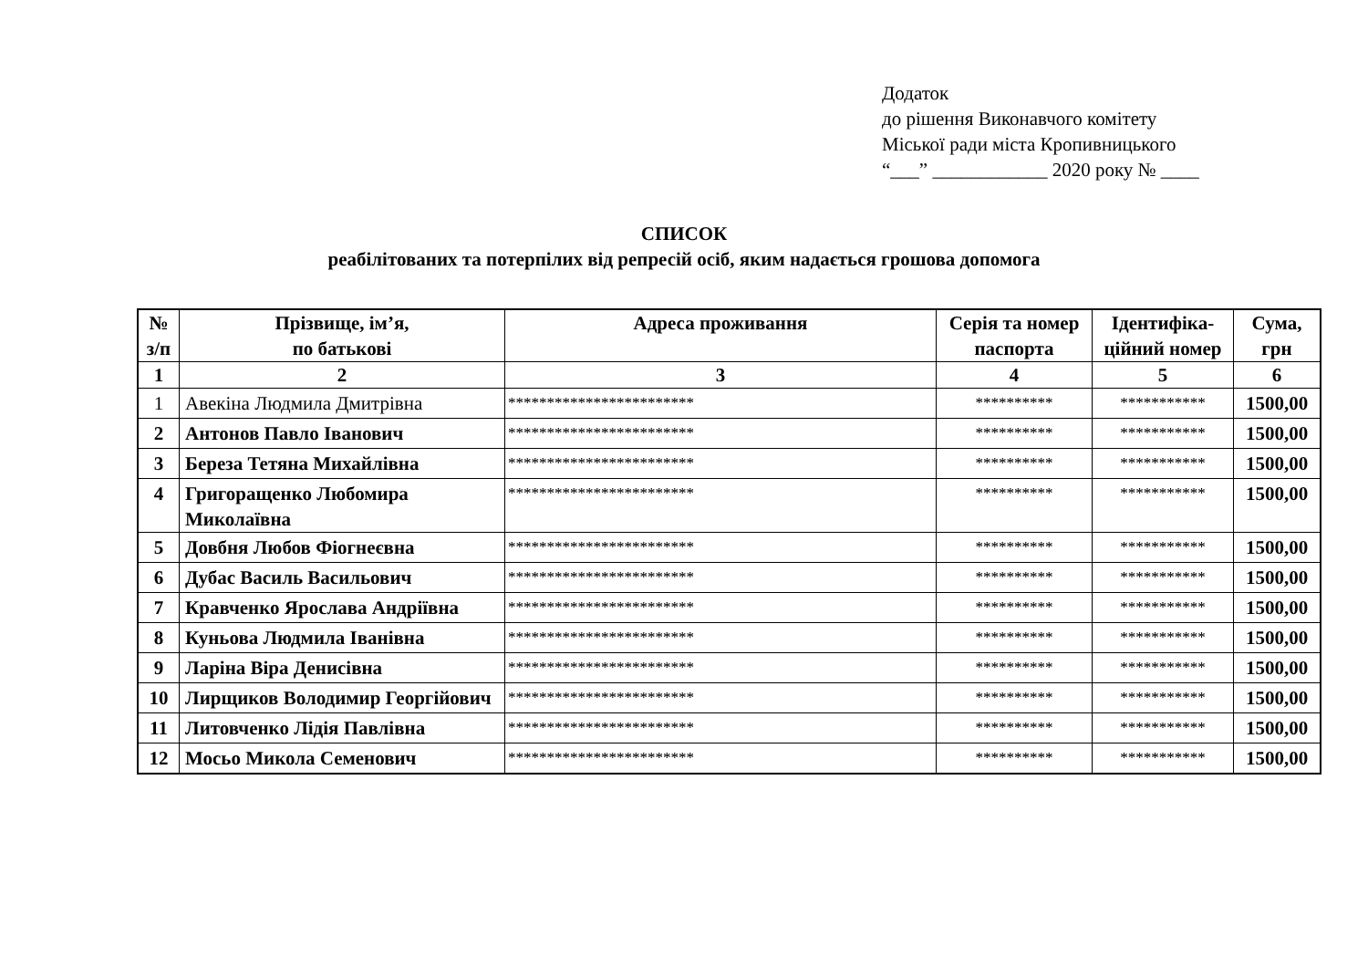Додаток
до рішення Виконавчого комітету
Міської ради міста Кропивницького
“___” ____________ 2020 року № ____
СПИСОК
реабілітованих та потерпілих від репресій осіб, яким надається грошова допомога
| № з/п | Прізвище, ім’я, по батькові | Адреса проживання | Серія та номер паспорта | Ідентифіка-ційний номер | Сума, грн |
| --- | --- | --- | --- | --- | --- |
| 1 | 2 | 3 | 4 | 5 | 6 |
| 1 | Авекіна Людмила Дмитрівна | ************************ | ********** | *********** | 1500,00 |
| 2 | Антонов Павло Іванович | ************************ | ********** | *********** | 1500,00 |
| 3 | Береза Тетяна Михайлівна | ************************ | ********** | *********** | 1500,00 |
| 4 | Григоращенко Любомира Миколаївна | ************************ | ********** | *********** | 1500,00 |
| 5 | Довбня Любов Фіогнеєвна | ************************ | ********** | *********** | 1500,00 |
| 6 | Дубас Василь Васильович | ************************ | ********** | *********** | 1500,00 |
| 7 | Кравченко Ярослава Андріївна | ************************ | ********** | *********** | 1500,00 |
| 8 | Куньова Людмила Іванівна | ************************ | ********** | *********** | 1500,00 |
| 9 | Ларіна Віра Денисівна | ************************ | ********** | *********** | 1500,00 |
| 10 | Лирщиков Володимир Георгійович | ************************ | ********** | *********** | 1500,00 |
| 11 | Литовченко Лідія Павлівна | ************************ | ********** | *********** | 1500,00 |
| 12 | Мосьо Микола Семенович | ************************ | ********** | *********** | 1500,00 |